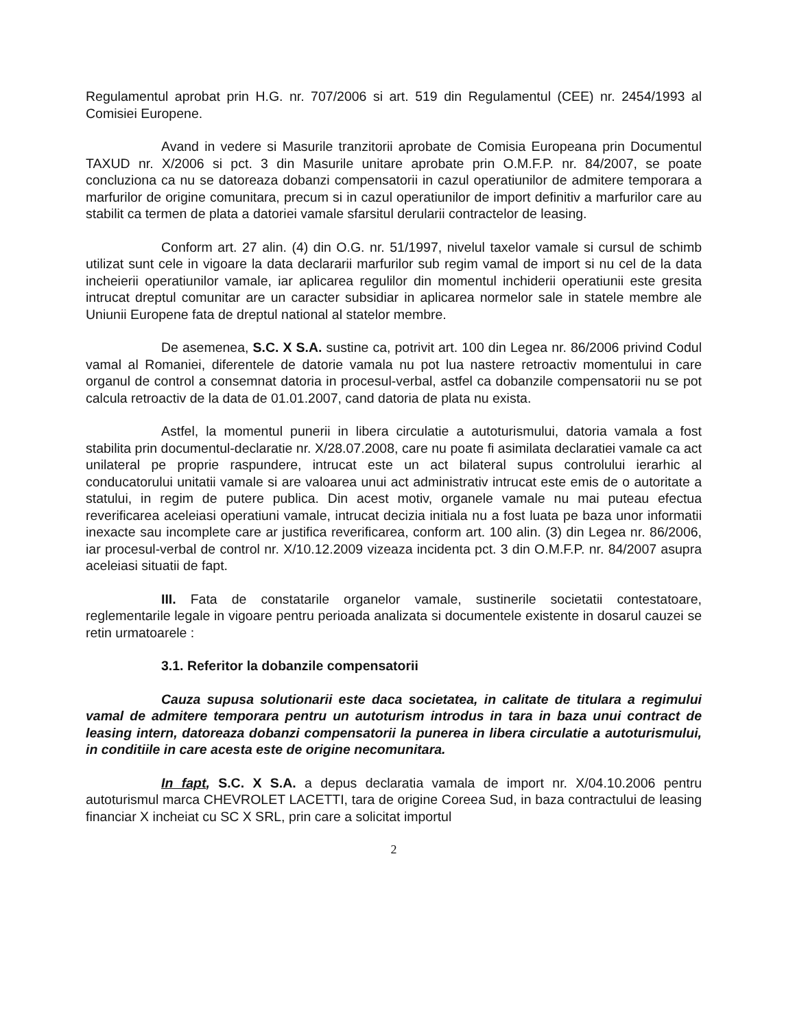Regulamentul aprobat prin H.G. nr. 707/2006 si art. 519 din Regulamentul (CEE) nr. 2454/1993 al Comisiei Europene.
Avand in vedere si Masurile tranzitorii aprobate de Comisia Europeana prin Documentul TAXUD nr. X/2006 si pct. 3 din Masurile unitare aprobate prin O.M.F.P. nr. 84/2007, se poate concluziona ca nu se datoreaza dobanzi compensatorii in cazul operatiunilor de admitere temporara a marfurilor de origine comunitara, precum si in cazul operatiunilor de import definitiv a marfurilor care au stabilit ca termen de plata a datoriei vamale sfarsitul derularii contractelor de leasing.
Conform art. 27 alin. (4) din O.G. nr. 51/1997, nivelul taxelor vamale si cursul de schimb utilizat sunt cele in vigoare la data declararii marfurilor sub regim vamal de import si nu cel de la data incheierii operatiunilor vamale, iar aplicarea regulilor din momentul inchiderii operatiunii este gresita intrucat dreptul comunitar are un caracter subsidiar in aplicarea normelor sale in statele membre ale Uniunii Europene fata de dreptul national al statelor membre.
De asemenea, S.C. X S.A. sustine ca, potrivit art. 100 din Legea nr. 86/2006 privind Codul vamal al Romaniei, diferentele de datorie vamala nu pot lua nastere retroactiv momentului in care organul de control a consemnat datoria in procesul-verbal, astfel ca dobanzile compensatorii nu se pot calcula retroactiv de la data de 01.01.2007, cand datoria de plata nu exista.
Astfel, la momentul punerii in libera circulatie a autoturismului, datoria vamala a fost stabilita prin documentul-declaratie nr. X/28.07.2008, care nu poate fi asimilata declaratiei vamale ca act unilateral pe proprie raspundere, intrucat este un act bilateral supus controlului ierarhic al conducatorului unitatii vamale si are valoarea unui act administrativ intrucat este emis de o autoritate a statului, in regim de putere publica. Din acest motiv, organele vamale nu mai puteau efectua reverificarea aceleiasi operatiuni vamale, intrucat decizia initiala nu a fost luata pe baza unor informatii inexacte sau incomplete care ar justifica reverificarea, conform art. 100 alin. (3) din Legea nr. 86/2006, iar procesul-verbal de control nr. X/10.12.2009 vizeaza incidenta pct. 3 din O.M.F.P. nr. 84/2007 asupra aceleiasi situatii de fapt.
III. Fata de constatarile organelor vamale, sustinerile societatii contestatoare, reglementarile legale in vigoare pentru perioada analizata si documentele existente in dosarul cauzei se retin urmatoarele :
3.1. Referitor la dobanzile compensatorii
Cauza supusa solutionarii este daca societatea, in calitate de titulara a regimului vamal de admitere temporara pentru un autoturism introdus in tara in baza unui contract de leasing intern, datoreaza dobanzi compensatorii la punerea in libera circulatie a autoturismului, in conditiile in care acesta este de origine necomunitara.
In fapt, S.C. X S.A. a depus declaratia vamala de import nr. X/04.10.2006 pentru autoturismul marca CHEVROLET LACETTI, tara de origine Coreea Sud, in baza contractului de leasing financiar X incheiat cu SC X SRL, prin care a solicitat importul
2